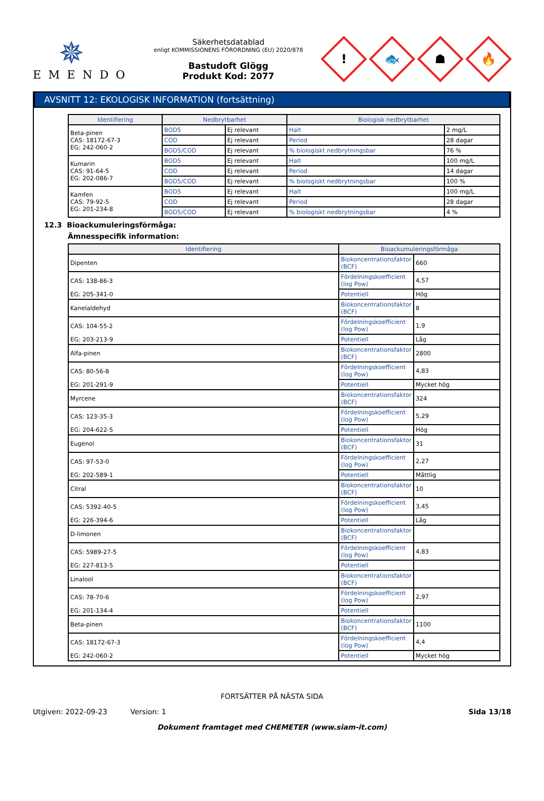✵
EMENDO
Säkerhetsdatablad
enligt KOMMISSIONENS FÖRORDNING (EU) 2020/878
Bastudoft Glögg
Produkt Kod: 2077
!
🐟
☗
🔥
AVSNITT 12: EKOLOGISK INFORMATION (fortsättning)
| Identifiering | Nedbrytbarhet | | Biologisk nedbrytbarhet | |
| --- | --- | --- | --- | --- |
| Beta-pinen CAS: 18172-67-3 EG: 242-060-2 | BOD5 | Ej relevant | Halt | 2 mg/L |
| | COD | Ej relevant | Period | 28 dagar |
| | BOD5/COD | Ej relevant | % biologiskt nedbrytningsbar | 76 % |
| Kumarin CAS: 91-64-5 EG: 202-086-7 | BOD5 | Ej relevant | Halt | 100 mg/L |
| | COD | Ej relevant | Period | 14 dagar |
| | BOD5/COD | Ej relevant | % biologiskt nedbrytningsbar | 100 % |
| Kamfen CAS: 79-92-5 EG: 201-234-8 | BOD5 | Ej relevant | Halt | 100 mg/L |
| | COD | Ej relevant | Period | 28 dagar |
| | BOD5/COD | Ej relevant | % biologiskt nedbrytningsbar | 4 % |
12.3 Bioackumuleringsförmåga:
Ämnesspecifik information:
| Identifiering | Bioackumuleringsförmåga | |
| --- | --- | --- |
| Dipenten | Biokoncentrationsfaktor (BCF) | 660 |
| CAS: 138-86-3 | Fördelningskoefficient (log Pow) | 4,57 |
| EG: 205-341-0 | Potentiell | Hög |
| Kanelaldehyd | Biokoncentrationsfaktor (BCF) | 8 |
| CAS: 104-55-2 | Fördelningskoefficient (log Pow) | 1,9 |
| EG: 203-213-9 | Potentiell | Låg |
| Alfa-pinen | Biokoncentrationsfaktor (BCF) | 2800 |
| CAS: 80-56-8 | Fördelningskoefficient (log Pow) | 4,83 |
| EG: 201-291-9 | Potentiell | Mycket hög |
| Myrcene | Biokoncentrationsfaktor (BCF) | 324 |
| CAS: 123-35-3 | Fördelningskoefficient (log Pow) | 5,29 |
| EG: 204-622-5 | Potentiell | Hög |
| Eugenol | Biokoncentrationsfaktor (BCF) | 31 |
| CAS: 97-53-0 | Fördelningskoefficient (log Pow) | 2,27 |
| EG: 202-589-1 | Potentiell | Måttlig |
| Citral | Biokoncentrationsfaktor (BCF) | 10 |
| CAS: 5392-40-5 | Fördelningskoefficient (log Pow) | 3,45 |
| EG: 226-394-6 | Potentiell | Låg |
| D-limonen | Biokoncentrationsfaktor (BCF) | |
| CAS: 5989-27-5 | Fördelningskoefficient (log Pow) | 4,83 |
| EG: 227-813-5 | Potentiell | |
| Linalool | Biokoncentrationsfaktor (BCF) | |
| CAS: 78-70-6 | Fördelningskoefficient (log Pow) | 2,97 |
| EG: 201-134-4 | Potentiell | |
| Beta-pinen | Biokoncentrationsfaktor (BCF) | 1100 |
| CAS: 18172-67-3 | Fördelningskoefficient (log Pow) | 4,4 |
| EG: 242-060-2 | Potentiell | Mycket hög |
FORTSÄTTER PÅ NÄSTA SIDA
Utgiven: 2022-09-23 Version: 1 Sida 13/18
Dokument framtaget med CHEMETER (www.siam-it.com)